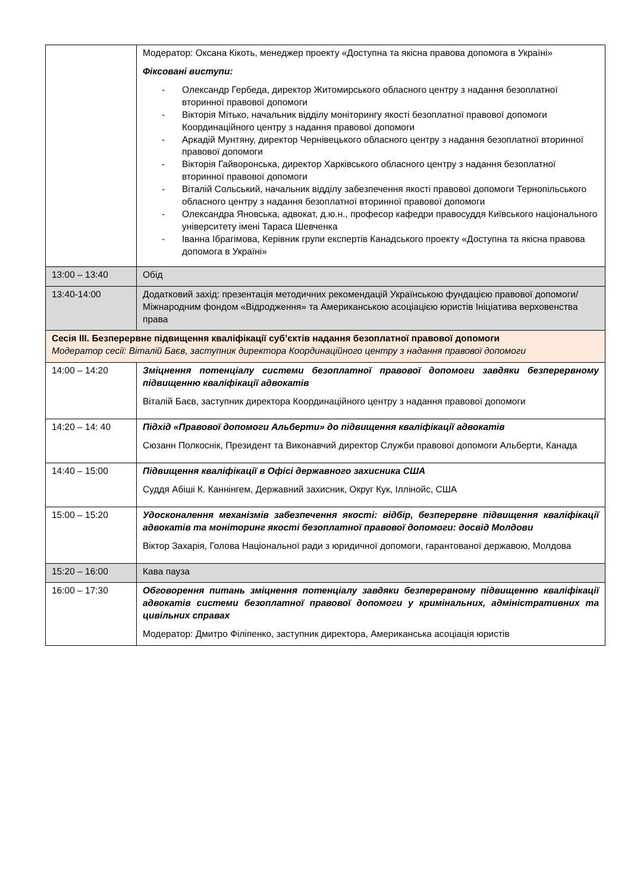| | Модератор: Оксана Кікоть, менеджер проекту «Доступна та якісна правова допомога в Україні» Фіксовані виступи: - Олександр Гербеда, директор Житомирського обласного центру з надання безоплатної вторинної правової допомоги - Вікторія Мітько, начальник відділу моніторингу якості безоплатної правової допомоги Координаційного центру з надання правової допомоги - Аркадій Мунтяну, директор Чернівецького обласного центру з надання безоплатної вторинної правової допомоги - Вікторія Гайворонська, директор Харківського обласного центру з надання безоплатної вторинної правової допомоги - Віталій Сольський, начальник відділу забезпечення якості правової допомоги Тернопільського обласного центру з надання безоплатної вторинної правової допомоги - Олександра Яновська, адвокат, д.ю.н., професор кафедри правосуддя Київського національного університету імені Тараса Шевченка - Іванна Ібрагімова, Керівник групи експертів Канадського проекту «Доступна та якісна правова допомога в Україні» |
| 13:00 – 13:40 | Обід |
| 13:40-14:00 | Додатковий захід: презентація методичних рекомендацій Українською фундацією правової допомоги/ Міжнародним фондом «Відродження» та Американською асоціацією юристів Ініціатива верховенства права |
| Сесія ІІІ. Безперервне підвищення кваліфікації суб’єктів надання безоплатної правової допомоги Модератор сесії: Віталій Баєв, заступник директора Координаційного центру з надання правової допомоги | |
| 14:00 – 14:20 | Зміцнення потенціалу системи безоплатної правової допомоги завдяки безперервному підвищенню кваліфікації адвокатів Віталій Баєв, заступник директора Координаційного центру з надання правової допомоги |
| 14:20 – 14: 40 | Підхід «Правової допомоги Альберти» до підвищення кваліфікації адвокатів Сюзанн Полкоснік, Президент та Виконавчий директор Служби правової допомоги Альберти, Канада |
| 14:40 – 15:00 | Підвищення кваліфікації в Офісі державного захисника США Суддя Абіші К. Каннінгем, Державний захисник, Округ Кук, Іллінойс, США |
| 15:00 – 15:20 | Удосконалення механізмів забезпечення якості: відбір, безперервне підвищення кваліфікації адвокатів та моніторинг якості безоплатної правової допомоги: досвід Молдови Віктор Захарія, Голова Національної ради з юридичної допомоги, гарантованої державою, Молдова |
| 15:20 – 16:00 | Кава пауза |
| 16:00 – 17:30 | Обговорення питань зміцнення потенціалу завдяки безперервному підвищенню кваліфікації адвокатів системи безоплатної правової допомоги у кримінальних, адміністративних та цивільних справах Модератор: Дмитро Філіпенко, заступник директора, Американська асоціація юристів |